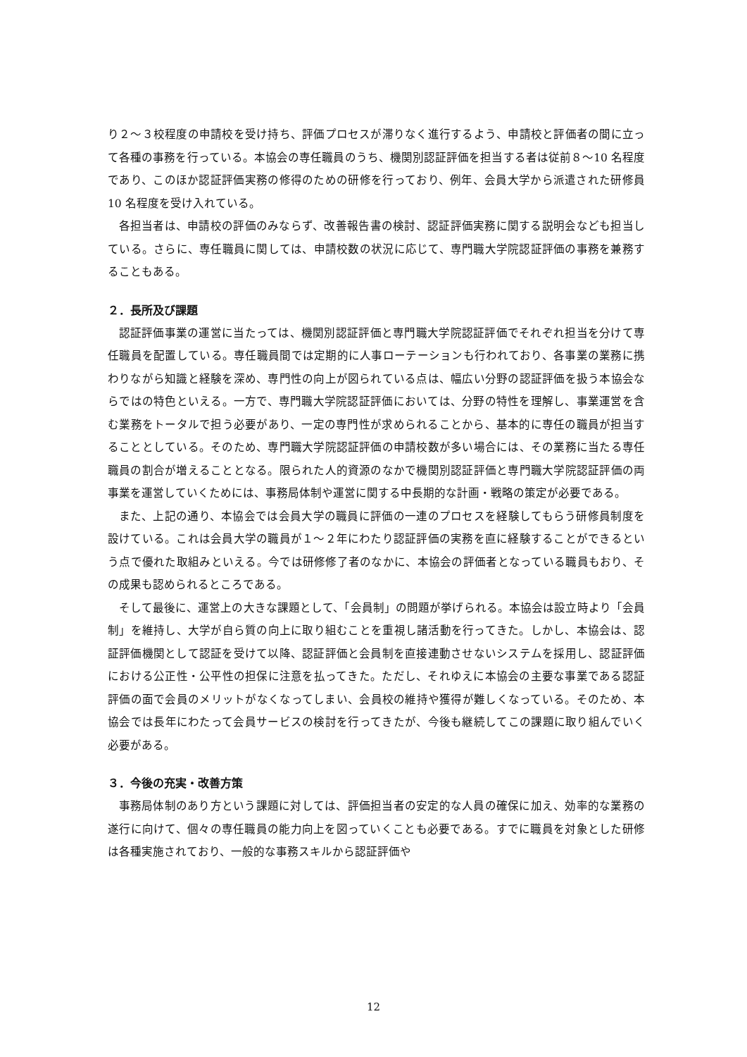り２～３校程度の申請校を受け持ち、評価プロセスが滞りなく進行するよう、申請校と評価者の間に立って各種の事務を行っている。本協会の専任職員のうち、機関別認証評価を担当する者は従前８～10 名程度であり、このほか認証評価実務の修得のための研修を行っており、例年、会員大学から派遣された研修員 10 名程度を受け入れている。
各担当者は、申請校の評価のみならず、改善報告書の検討、認証評価実務に関する説明会なども担当している。さらに、専任職員に関しては、申請校数の状況に応じて、専門職大学院認証評価の事務を兼務することもある。
２．長所及び課題
認証評価事業の運営に当たっては、機関別認証評価と専門職大学院認証評価でそれぞれ担当を分けて専任職員を配置している。専任職員間では定期的に人事ローテーションも行われており、各事業の業務に携わりながら知識と経験を深め、専門性の向上が図られている点は、幅広い分野の認証評価を扱う本協会ならではの特色といえる。一方で、専門職大学院認証評価においては、分野の特性を理解し、事業運営を含む業務をトータルで担う必要があり、一定の専門性が求められることから、基本的に専任の職員が担当することとしている。そのため、専門職大学院認証評価の申請校数が多い場合には、その業務に当たる専任職員の割合が増えることとなる。限られた人的資源のなかで機関別認証評価と専門職大学院認証評価の両事業を運営していくためには、事務局体制や運営に関する中長期的な計画・戦略の策定が必要である。
また、上記の通り、本協会では会員大学の職員に評価の一連のプロセスを経験してもらう研修員制度を設けている。これは会員大学の職員が１～２年にわたり認証評価の実務を直に経験することができるという点で優れた取組みといえる。今では研修修了者のなかに、本協会の評価者となっている職員もおり、その成果も認められるところである。
そして最後に、運営上の大きな課題として、「会員制」の問題が挙げられる。本協会は設立時より「会員制」を維持し、大学が自ら質の向上に取り組むことを重視し諸活動を行ってきた。しかし、本協会は、認証評価機関として認証を受けて以降、認証評価と会員制を直接連動させないシステムを採用し、認証評価における公正性・公平性の担保に注意を払ってきた。ただし、それゆえに本協会の主要な事業である認証評価の面で会員のメリットがなくなってしまい、会員校の維持や獲得が難しくなっている。そのため、本協会では長年にわたって会員サービスの検討を行ってきたが、今後も継続してこの課題に取り組んでいく必要がある。
３．今後の充実・改善方策
事務局体制のあり方という課題に対しては、評価担当者の安定的な人員の確保に加え、効率的な業務の遂行に向けて、個々の専任職員の能力向上を図っていくことも必要である。すでに職員を対象とした研修は各種実施されており、一般的な事務スキルから認証評価や
12